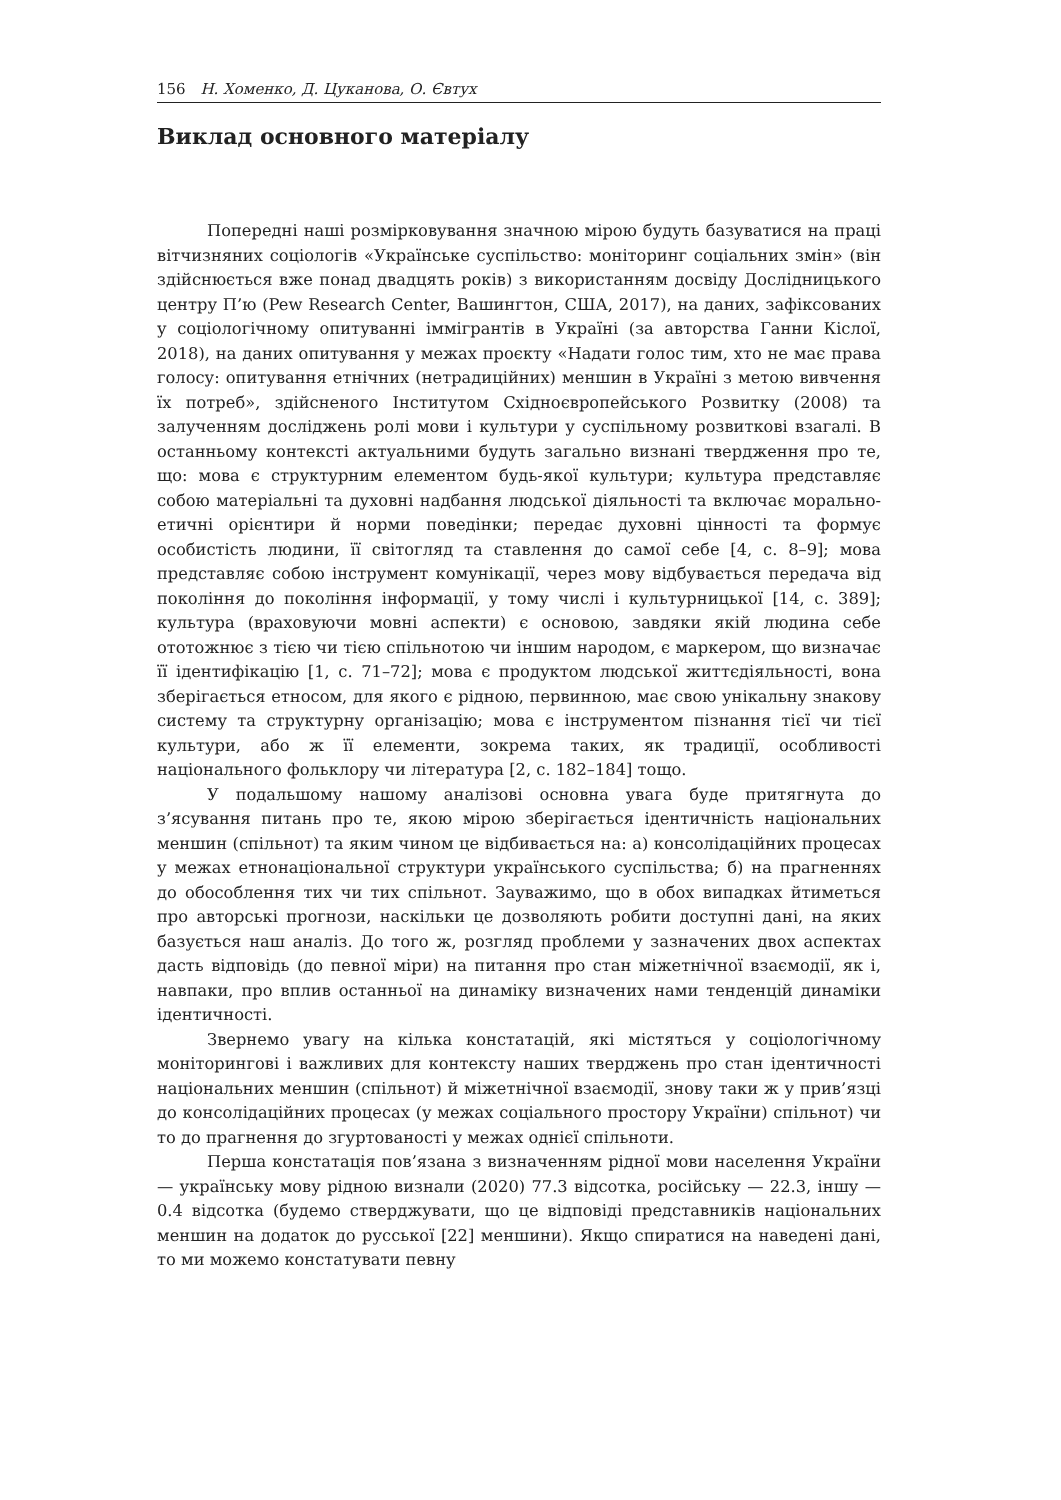156 Н. Хоменко, Д. Цуканова, О. Євтух
Виклад основного матеріалу
Попередні наші розмірковування значною мірою будуть базуватися на праці вітчизняних соціологів «Українське суспільство: моніторинг соціальних змін» (він здійснюється вже понад двадцять років) з використанням досвіду Дослідницького центру П’ю (Pew Research Center, Вашингтон, США, 2017), на даних, зафіксованих у соціологічному опитуванні іммігрантів в Україні (за авторства Ганни Кіслої, 2018), на даних опитування у межах проєкту «Надати голос тим, хто не має права голосу: опитування етнічних (нетрадиційних) меншин в Україні з метою вивчення їх потреб», здійсненого Інститутом Східноєвропейського Розвитку (2008) та залученням досліджень ролі мови і культури у суспільному розвиткові взагалі. В останньому контексті актуальними будуть загально визнані твердження про те, що: мова є структурним елементом будь-якої культури; культура представляє собою матеріальні та духовні надбання людської діяльності та включає морально-етичні орієнтири й норми поведінки; передає духовні цінності та формує особистість людини, її світогляд та ставлення до самої себе [4, с. 8–9]; мова представляє собою інструмент комунікації, через мову відбувається передача від покоління до покоління інформації, у тому числі і культурницької [14, с. 389]; культура (враховуючи мовні аспекти) є основою, завдяки якій людина себе ототожнює з тією чи тією спільнотою чи іншим народом, є маркером, що визначає її ідентифікацію [1, с. 71–72]; мова є продуктом людської життєдіяльності, вона зберігається етносом, для якого є рідною, первинною, має свою унікальну знакову систему та структурну організацію; мова є інструментом пізнання тієї чи тієї культури, або ж її елементи, зокрема таких, як традиції, особливості національного фольклору чи література [2, с. 182–184] тощо.
У подальшому нашому аналізові основна увага буде притягнута до з’ясування питань про те, якою мірою зберігається ідентичність національних меншин (спільнот) та яким чином це відбивається на: а) консолідаційних процесах у межах етнонаціональної структури українського суспільства; б) на прагненнях до обособлення тих чи тих спільнот. Зауважимо, що в обох випадках йтиметься про авторські прогнози, наскільки це дозволяють робити доступні дані, на яких базується наш аналіз. До того ж, розгляд проблеми у зазначених двох аспектах дасть відповідь (до певної міри) на питання про стан міжетнічної взаємодії, як і, навпаки, про вплив останньої на динаміку визначених нами тенденцій динаміки ідентичності.
Звернемо увагу на кілька констатацій, які містяться у соціологічному моніторингові і важливих для контексту наших тверджень про стан ідентичності національних меншин (спільнот) й міжетнічної взаємодії, знову таки ж у прив’язці до консолідаційних процесах (у межах соціального простору України) спільнот) чи то до прагнення до згуртованості у межах однієї спільноти.
Перша констатація пов’язана з визначенням рідної мови населення України — українську мову рідною визнали (2020) 77.3 відсотка, російську — 22.3, іншу — 0.4 відсотка (будемо стверджувати, що це відповіді представників національних меншин на додаток до русської [22] меншини). Якщо спиратися на наведені дані, то ми можемо констатувати певну